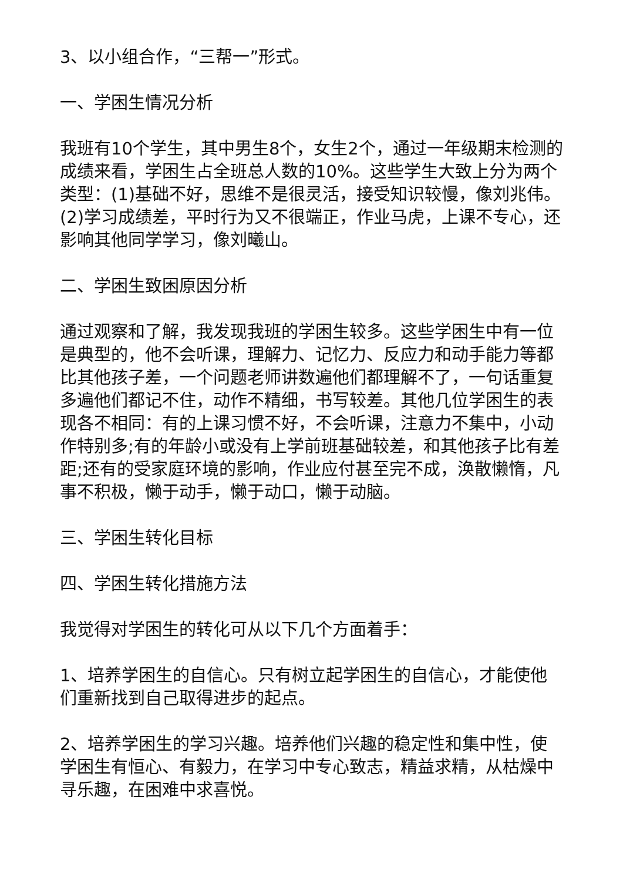3、以小组合作，“三帮一”形式。
一、学困生情况分析
我班有10个学生，其中男生8个，女生2个，通过一年级期末检测的成绩来看，学困生占全班总人数的10%。这些学生大致上分为两个类型：(1)基础不好，思维不是很灵活，接受知识较慢，像刘兆伟。(2)学习成绩差，平时行为又不很端正，作业马虎，上课不专心，还影响其他同学学习，像刘曦山。
二、学困生致困原因分析
通过观察和了解，我发现我班的学困生较多。这些学困生中有一位是典型的，他不会听课，理解力、记忆力、反应力和动手能力等都比其他孩子差，一个问题老师讲数遍他们都理解不了，一句话重复多遍他们都记不住，动作不精细，书写较差。其他几位学困生的表现各不相同：有的上课习惯不好，不会听课，注意力不集中，小动作特别多;有的年龄小或没有上学前班基础较差，和其他孩子比有差距;还有的受家庭环境的影响，作业应付甚至完不成，涣散懒惰，凡事不积极，懒于动手，懒于动口，懒于动脑。
三、学困生转化目标
四、学困生转化措施方法
我觉得对学困生的转化可从以下几个方面着手：
1、培养学困生的自信心。只有树立起学困生的自信心，才能使他们重新找到自己取得进步的起点。
2、培养学困生的学习兴趣。培养他们兴趣的稳定性和集中性，使学困生有恒心、有毅力，在学习中专心致志，精益求精，从枯燥中寻乐趣，在困难中求喜悦。